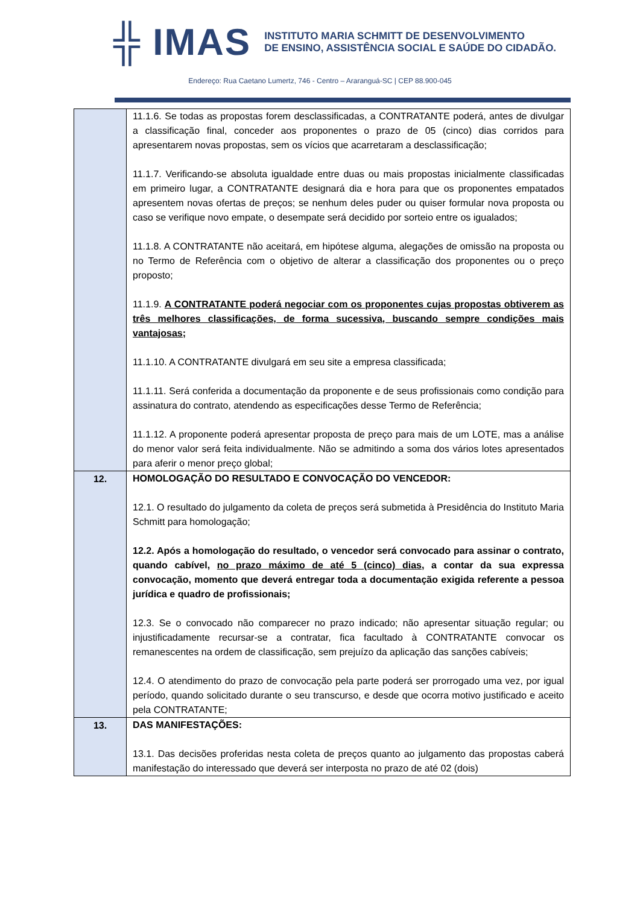╬ IMAS INSTITUTO MARIA SCHMITT DE DESENVOLVIMENTO
DE ENSINO, ASSISTÊNCIA SOCIAL E SAÚDE DO CIDADÃO.
Endereço: Rua Caetano Lumertz, 746 - Centro – Araranguá-SC | CEP 88.900-045
| | 11.1.6. Se todas as propostas forem desclassificadas, a CONTRATANTE poderá, antes de divulgar a classificação final, conceder aos proponentes o prazo de 05 (cinco) dias corridos para apresentarem novas propostas, sem os vícios que acarretaram a desclassificação; 11.1.7. Verificando-se absoluta igualdade entre duas ou mais propostas inicialmente classificadas em primeiro lugar, a CONTRATANTE designará dia e hora para que os proponentes empatados apresentem novas ofertas de preços; se nenhum deles puder ou quiser formular nova proposta ou caso se verifique novo empate, o desempate será decidido por sorteio entre os igualados; 11.1.8. A CONTRATANTE não aceitará, em hipótese alguma, alegações de omissão na proposta ou no Termo de Referência com o objetivo de alterar a classificação dos proponentes ou o preço proposto; 11.1.9. A CONTRATANTE poderá negociar com os proponentes cujas propostas obtiverem as três melhores classificações, de forma sucessiva, buscando sempre condições mais vantajosas; 11.1.10. A CONTRATANTE divulgará em seu site a empresa classificada; 11.1.11. Será conferida a documentação da proponente e de seus profissionais como condição para assinatura do contrato, atendendo as especificações desse Termo de Referência; 11.1.12. A proponente poderá apresentar proposta de preço para mais de um LOTE, mas a análise do menor valor será feita individualmente. Não se admitindo a soma dos vários lotes apresentados para aferir o menor preço global; |
| 12. | HOMOLOGAÇÃO DO RESULTADO E CONVOCAÇÃO DO VENCEDOR: 12.1. O resultado do julgamento da coleta de preços será submetida à Presidência do Instituto Maria Schmitt para homologação; 12.2. Após a homologação do resultado, o vencedor será convocado para assinar o contrato, quando cabível, no prazo máximo de até 5 (cinco) dias , a contar da sua expressa convocação, momento que deverá entregar toda a documentação exigida referente a pessoa jurídica e quadro de profissionais; 12.3. Se o convocado não comparecer no prazo indicado; não apresentar situação regular; ou injustificadamente recursar-se a contratar, fica facultado à CONTRATANTE convocar os remanescentes na ordem de classificação, sem prejuízo da aplicação das sanções cabíveis; 12.4. O atendimento do prazo de convocação pela parte poderá ser prorrogado uma vez, por igual período, quando solicitado durante o seu transcurso, e desde que ocorra motivo justificado e aceito pela CONTRATANTE; |
| 13. | DAS MANIFESTAÇÕES: 13.1. Das decisões proferidas nesta coleta de preços quanto ao julgamento das propostas caberá manifestação do interessado que deverá ser interposta no prazo de até 02 (dois) |